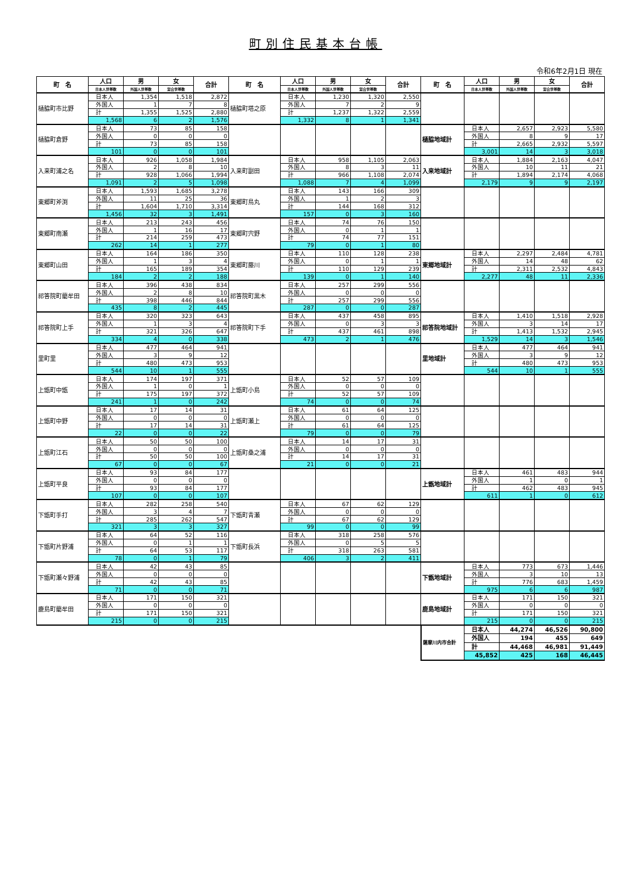町別住民基本台帳
令和6年2月1日 現在
| 町 名 | 人口 | 男 | 女 | 合計 | 町 名 | 人口 | 男 | 女 | 合計 | 町 名 | 人口 | 男 | 女 | 合計 |
| --- | --- | --- | --- | --- | --- | --- | --- | --- | --- | --- | --- | --- | --- | --- |
| | 日本人世帯数 | 外国人世帯数 | 混合世帯数 | | | 日本人世帯数 | 外国人世帯数 | 混合世帯数 | | | 日本人世帯数 | 外国人世帯数 | 混合世帯数 | |
| 樋脇町市比野 | 日本人 | 1,354 | 1,518 | 2,872 | 樋脇町塔之原 | 日本人 | 1,230 | 1,320 | 2,550 | | | | | |
| | 外国人 | 1 | 7 | 8 | | 外国人 | 7 | 2 | 9 | | | | | |
| | 計 | 1,355 | 1,525 | 2,880 | | 計 | 1,237 | 1,322 | 2,559 | | | | | |
| | 1,568 | 6 | 2 | 1,576 | | 1,332 | 8 | 1 | 1,341 | | | | | |
| 樋脇町倉野 | 日本人 | 73 | 85 | 158 | | | | | | 樋脇地域計 | 日本人 | 2,657 | 2,923 | 5,580 |
| | 外国人 | 0 | 0 | 0 | | | | | | | 外国人 | 8 | 9 | 17 |
| | 計 | 73 | 85 | 158 | | | | | | | 計 | 2,665 | 2,932 | 5,597 |
| | 101 | 0 | 0 | 101 | | | | | | | 3,001 | 14 | 3 | 3,018 |
| 入来町浦之名 | 日本人 | 926 | 1,058 | 1,984 | 入来町副田 | 日本人 | 958 | 1,105 | 2,063 | 入来地域計 | 日本人 | 1,884 | 2,163 | 4,047 |
| | 外国人 | 2 | 8 | 10 | | 外国人 | 8 | 3 | 11 | | 外国人 | 10 | 11 | 21 |
| | 計 | 928 | 1,066 | 1,994 | | 計 | 966 | 1,108 | 2,074 | | 計 | 1,894 | 2,174 | 4,068 |
| | 1,091 | 2 | 5 | 1,098 | | 1,088 | 7 | 4 | 1,099 | | 2,179 | 9 | 9 | 2,197 |
| 東郷町斧渕 | 日本人 | 1,593 | 1,685 | 3,278 | 東郷町鳥丸 | 日本人 | 143 | 166 | 309 | | | | | |
| | 外国人 | 11 | 25 | 36 | | 外国人 | 1 | 2 | 3 | | | | | |
| | 計 | 1,604 | 1,710 | 3,314 | | 計 | 144 | 168 | 312 | | | | | |
| | 1,456 | 32 | 3 | 1,491 | | 157 | 0 | 3 | 160 | | | | | |
| 東郷町南瀬 | 日本人 | 213 | 243 | 456 | 東郷町宍野 | 日本人 | 74 | 76 | 150 | | | | | |
| | 外国人 | 1 | 16 | 17 | | 外国人 | 0 | 1 | 1 | | | | | |
| | 計 | 214 | 259 | 473 | | 計 | 74 | 77 | 151 | | | | | |
| | 262 | 14 | 1 | 277 | | 79 | 0 | 1 | 80 | | | | | |
| 東郷町山田 | 日本人 | 164 | 186 | 350 | 東郷町藤川 | 日本人 | 110 | 128 | 238 | 東郷地域計 | 日本人 | 2,297 | 2,484 | 4,781 |
| | 外国人 | 1 | 3 | 4 | | 外国人 | 0 | 1 | 1 | | 外国人 | 14 | 48 | 62 |
| | 計 | 165 | 189 | 354 | | 計 | 110 | 129 | 239 | | 計 | 2,311 | 2,532 | 4,843 |
| | 184 | 2 | 2 | 188 | | 139 | 0 | 1 | 140 | | 2,277 | 48 | 11 | 2,336 |
| 祁答院町藺牟田 | 日本人 | 396 | 438 | 834 | 祁答院町黒木 | 日本人 | 257 | 299 | 556 | | | | | |
| | 外国人 | 2 | 8 | 10 | | 外国人 | 0 | 0 | 0 | | | | | |
| | 計 | 398 | 446 | 844 | | 計 | 257 | 299 | 556 | | | | | |
| | 435 | 8 | 2 | 445 | | 287 | 0 | 0 | 287 | | | | | |
| 祁答院町上手 | 日本人 | 320 | 323 | 643 | 祁答院町下手 | 日本人 | 437 | 458 | 895 | 祁答院地域計 | 日本人 | 1,410 | 1,518 | 2,928 |
| | 外国人 | 1 | 3 | 4 | | 外国人 | 0 | 3 | 3 | | 外国人 | 3 | 14 | 17 |
| | 計 | 321 | 326 | 647 | | 計 | 437 | 461 | 898 | | 計 | 1,413 | 1,532 | 2,945 |
| | 334 | 4 | 0 | 338 | | 473 | 2 | 1 | 476 | | 1,529 | 14 | 3 | 1,546 |
| 里町里 | 日本人 | 477 | 464 | 941 | | | | | | 里地域計 | 日本人 | 477 | 464 | 941 |
| | 外国人 | 3 | 9 | 12 | | | | | | | 外国人 | 3 | 9 | 12 |
| | 計 | 480 | 473 | 953 | | | | | | | 計 | 480 | 473 | 953 |
| | 544 | 10 | 1 | 555 | | | | | | | 544 | 10 | 1 | 555 |
| 上甑町中甑 | 日本人 | 174 | 197 | 371 | 上甑町小島 | 日本人 | 52 | 57 | 109 | | | | | |
| | 外国人 | 1 | 0 | 1 | | 外国人 | 0 | 0 | 0 | | | | | |
| | 計 | 175 | 197 | 372 | | 計 | 52 | 57 | 109 | | | | | |
| | 241 | 1 | 0 | 242 | | 74 | 0 | 0 | 74 | | | | | |
| 上甑町中野 | 日本人 | 17 | 14 | 31 | 上甑町瀬上 | 日本人 | 61 | 64 | 125 | | | | | |
| | 外国人 | 0 | 0 | 0 | | 外国人 | 0 | 0 | 0 | | | | | |
| | 計 | 17 | 14 | 31 | | 計 | 61 | 64 | 125 | | | | | |
| | 22 | 0 | 0 | 22 | | 79 | 0 | 0 | 79 | | | | | |
| 上甑町江石 | 日本人 | 50 | 50 | 100 | 上甑町桑之浦 | 日本人 | 14 | 17 | 31 | | | | | |
| | 外国人 | 0 | 0 | 0 | | 外国人 | 0 | 0 | 0 | | | | | |
| | 計 | 50 | 50 | 100 | | 計 | 14 | 17 | 31 | | | | | |
| | 67 | 0 | 0 | 67 | | 21 | 0 | 0 | 21 | | | | | |
| 上甑町平良 | 日本人 | 93 | 84 | 177 | | | | | | 上甑地域計 | 日本人 | 461 | 483 | 944 |
| | 外国人 | 0 | 0 | 0 | | | | | | | 外国人 | 1 | 0 | 1 |
| | 計 | 93 | 84 | 177 | | | | | | | 計 | 462 | 483 | 945 |
| | 107 | 0 | 0 | 107 | | | | | | | 611 | 1 | 0 | 612 |
| 下甑町手打 | 日本人 | 282 | 258 | 540 | 下甑町青瀬 | 日本人 | 67 | 62 | 129 | | | | | |
| | 外国人 | 3 | 4 | 7 | | 外国人 | 0 | 0 | 0 | | | | | |
| | 計 | 285 | 262 | 547 | | 計 | 67 | 62 | 129 | | | | | |
| | 321 | 3 | 3 | 327 | | 99 | 0 | 0 | 99 | | | | | |
| 下甑町片野浦 | 日本人 | 64 | 52 | 116 | 下甑町長浜 | 日本人 | 318 | 258 | 576 | | | | | |
| | 外国人 | 0 | 1 | 1 | | 外国人 | 0 | 5 | 5 | | | | | |
| | 計 | 64 | 53 | 117 | | 計 | 318 | 263 | 581 | | | | | |
| | 78 | 0 | 1 | 79 | | 406 | 3 | 2 | 411 | | | | | |
| 下甑町瀬々野浦 | 日本人 | 42 | 43 | 85 | | | | | | 下甑地域計 | 日本人 | 773 | 673 | 1,446 |
| | 外国人 | 0 | 0 | 0 | | | | | | | 外国人 | 3 | 10 | 13 |
| | 計 | 42 | 43 | 85 | | | | | | | 計 | 776 | 683 | 1,459 |
| | 71 | 0 | 0 | 71 | | | | | | | 975 | 6 | 6 | 987 |
| 鹿島町藺牟田 | 日本人 | 171 | 150 | 321 | | | | | | 鹿島地域計 | 日本人 | 171 | 150 | 321 |
| | 外国人 | 0 | 0 | 0 | | | | | | | 外国人 | 0 | 0 | 0 |
| | 計 | 171 | 150 | 321 | | | | | | | 計 | 171 | 150 | 321 |
| | 215 | 0 | 0 | 215 | | | | | | | 215 | 0 | 0 | 215 |
| | | | | | | | | | | 薩摩川内市合計 | 日本人 | 44,274 | 46,526 | 90,800 |
| | | | | | | | | | | | 外国人 | 194 | 455 | 649 |
| | | | | | | | | | | | 計 | 44,468 | 46,981 | 91,449 |
| | | | | | | | | | | | 45,852 | 425 | 168 | 46,445 |